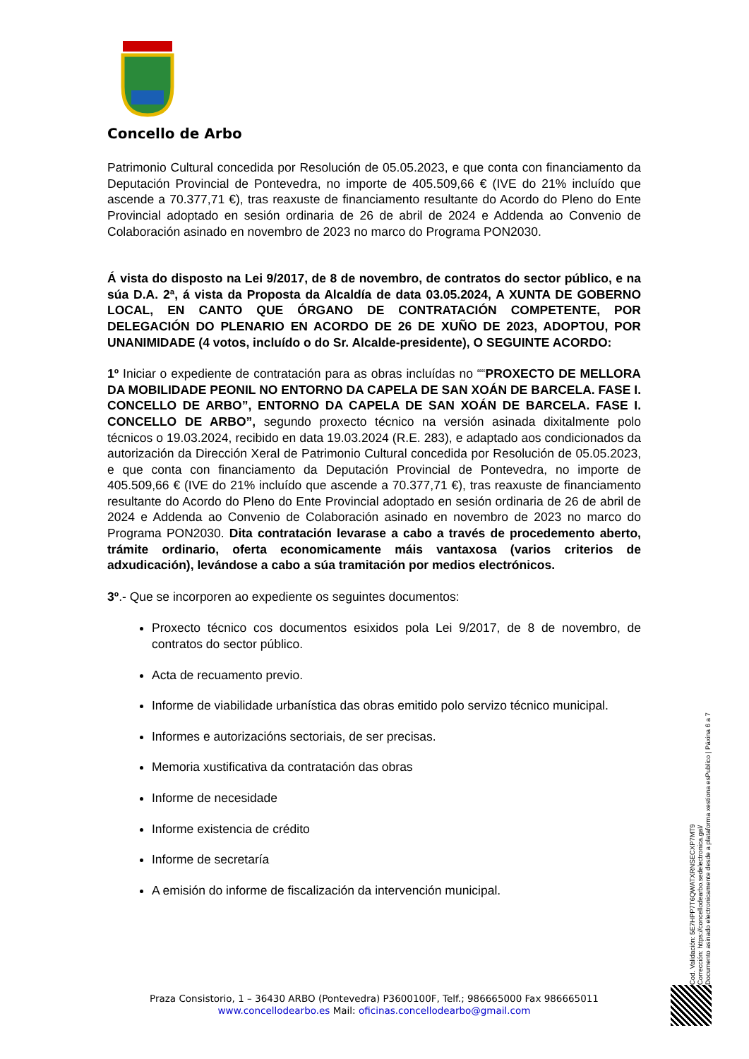Concello de Arbo
Patrimonio Cultural concedida por Resolución de 05.05.2023, e que conta con financiamento da Deputación Provincial de Pontevedra, no importe de 405.509,66 € (IVE do 21% incluído que ascende a 70.377,71 €), tras reaxuste de financiamento resultante do Acordo do Pleno do Ente Provincial adoptado en sesión ordinaria de 26 de abril de 2024 e Addenda ao Convenio de Colaboración asinado en novembro de 2023 no marco do Programa PON2030.
Á vista do disposto na Lei 9/2017, de 8 de novembro, de contratos do sector público, e na súa D.A. 2ª, á vista da Proposta da Alcaldía de data 03.05.2024, A XUNTA DE GOBERNO LOCAL, EN CANTO QUE ÓRGANO DE CONTRATACIÓN COMPETENTE, POR DELEGACIÓN DO PLENARIO EN ACORDO DE 26 DE XUÑO DE 2023, ADOPTOU, POR UNANIMIDADE (4 votos, incluído o do Sr. Alcalde-presidente), O SEGUINTE ACORDO:
1º Iniciar o expediente de contratación para as obras incluídas no ““PROXECTO DE MELLORA DA MOBILIDADE PEONIL NO ENTORNO DA CAPELA DE SAN XOÁN DE BARCELA. FASE I. CONCELLO DE ARBO”, ENTORNO DA CAPELA DE SAN XOÁN DE BARCELA. FASE I. CONCELLO DE ARBO”, segundo proxecto técnico na versión asinada dixitalmente polo técnicos o 19.03.2024, recibido en data 19.03.2024 (R.E. 283), e adaptado aos condicionados da autorización da Dirección Xeral de Patrimonio Cultural concedida por Resolución de 05.05.2023, e que conta con financiamento da Deputación Provincial de Pontevedra, no importe de 405.509,66 € (IVE do 21% incluído que ascende a 70.377,71 €), tras reaxuste de financiamento resultante do Acordo do Pleno do Ente Provincial adoptado en sesión ordinaria de 26 de abril de 2024 e Addenda ao Convenio de Colaboración asinado en novembro de 2023 no marco do Programa PON2030. Dita contratación levarase a cabo a través de procedemento aberto, trámite ordinario, oferta economicamente máis vantaxosa (varios criterios de adxudicación), levándose a cabo a súa tramitación por medios electrónicos.
3º.- Que se incorporen ao expediente os seguintes documentos:
Proxecto técnico cos documentos esixidos pola Lei 9/2017, de 8 de novembro, de contratos do sector público.
Acta de recuamento previo.
Informe de viabilidade urbanística das obras emitido polo servizo técnico municipal.
Informes e autorizacións sectoriais, de ser precisas.
Memoria xustificativa da contratación das obras
Informe de necesidade
Informe existencia de crédito
Informe de secretaría
A emisión do informe de fiscalización da intervención municipal.
Praza Consistorio, 1 – 36430 ARBO (Pontevedra) P3600100F, Telf.; 986665000 Fax 986665011
www.concellodearbo.es Mail: oficinas.concellodearbo@gmail.com
Cod. Validación: 5E7HPP7T6QWATXRNSECXP7MT9
Corrección: https://concellodearbo.sedelectronica.gal/
Documento asinado electronicamente desde a plataforma xestiona esPublico | Páxina 6 a 7